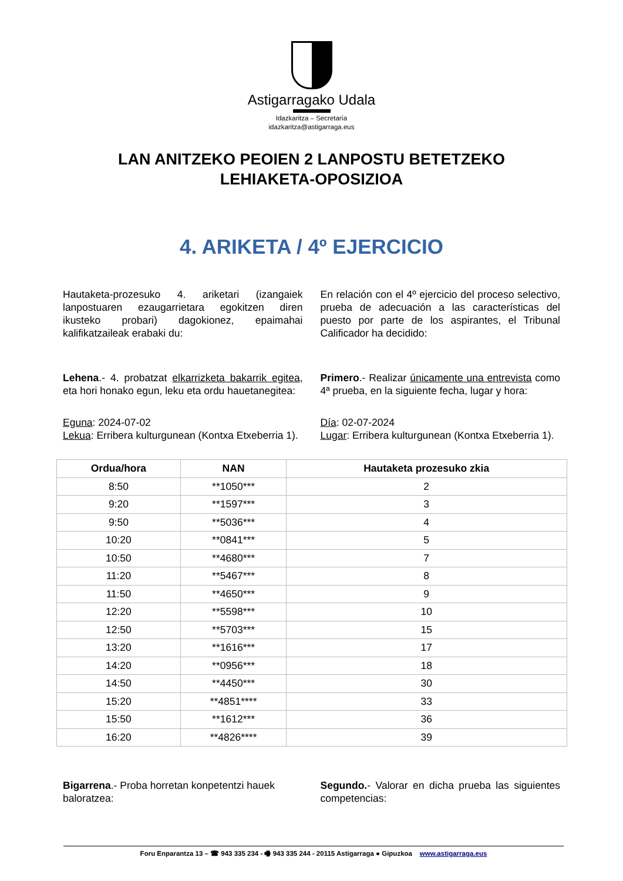Astigarragako Udala
Idazkaritza – Secretaría
idazkaritza@astigarraga.eus
LAN ANITZEKO PEOIEN 2 LANPOSTU BETETZEKO
LEHIAKETA-OPOSIZIOA
4. ARIKETA / 4º EJERCICIO
Hautaketa-prozesuko 4. ariketari (izangaiek lanpostuaren ezaugarrietara egokitzen diren ikusteko probari) dagokionez, epaimahai kalifikatzaileak erabaki du:
Lehena.- 4. probatzat elkarrizketa bakarrik egitea, eta hori honako egun, leku eta ordu hauetanegitea:
Eguna: 2024-07-02
Lekua: Erribera kulturgunean (Kontxa Etxeberria 1).
En relación con el 4º ejercicio del proceso selectivo, prueba de adecuación a las características del puesto por parte de los aspirantes, el Tribunal Calificador ha decidido:
Primero.- Realizar únicamente una entrevista como 4ª prueba, en la siguiente fecha, lugar y hora:
Día: 02-07-2024
Lugar: Erribera kulturgunean (Kontxa Etxeberria 1).
| Ordua/hora | NAN | Hautaketa prozesuko zkia |
| --- | --- | --- |
| 8:50 | **1050*** | 2 |
| 9:20 | **1597*** | 3 |
| 9:50 | **5036*** | 4 |
| 10:20 | **0841*** | 5 |
| 10:50 | **4680*** | 7 |
| 11:20 | **5467*** | 8 |
| 11:50 | **4650*** | 9 |
| 12:20 | **5598*** | 10 |
| 12:50 | **5703*** | 15 |
| 13:20 | **1616*** | 17 |
| 14:20 | **0956*** | 18 |
| 14:50 | **4450*** | 30 |
| 15:20 | **4851**** | 33 |
| 15:50 | **1612*** | 36 |
| 16:20 | **4826**** | 39 |
Bigarrena.- Proba horretan konpetentzi hauek baloratzea:
Segundo.- Valorar en dicha prueba las siguientes competencias:
Foru Enparantza 13 – ☎ 943 335 234 - 🖷 943 335 244 - 20115 Astigarraga ● Gipuzkoa www.astigarraga.eus